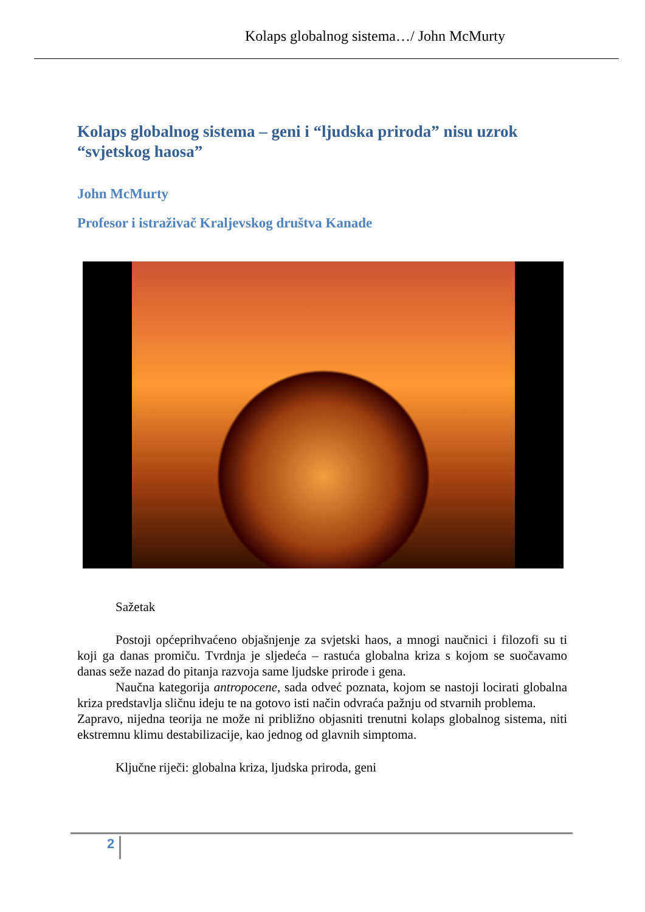Kolaps globalnog sistema…/ John McMurty
Kolaps globalnog sistema – geni i “ljudska priroda” nisu uzrok “svjetskog haosa”
John McMurty
Profesor i istraživač Kraljevskog društva Kanade
Sažetak
Postoji općeprihvaćeno objašnjenje za svjetski haos, a mnogi naučnici i filozofi su ti koji ga danas promiču. Tvrdnja je sljedeća – rastuća globalna kriza s kojom se suočavamo danas seže nazad do pitanja razvoja same ljudske prirode i gena.
Naučna kategorija antropocene, sada odveć poznata, kojom se nastoji locirati globalna kriza predstavlja sličnu ideju te na gotovo isti način odvraća pažnju od stvarnih problema.
Zapravo, nijedna teorija ne može ni približno objasniti trenutni kolaps globalnog sistema, niti ekstremnu klimu destabilizacije, kao jednog od glavnih simptoma.
Ključne riječi: globalna kriza, ljudska priroda, geni
2